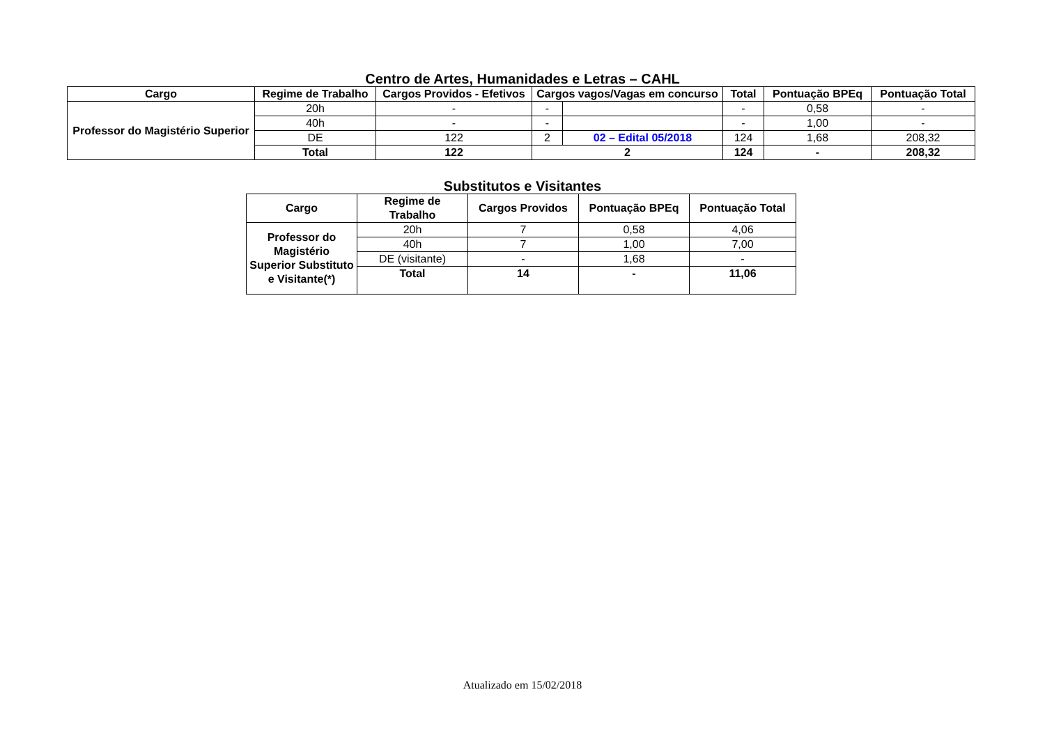Centro de Artes, Humanidades e Letras – CAHL
| Cargo | Regime de Trabalho | Cargos Providos - Efetivos | Cargos vagos/Vagas em concurso | | Total | Pontuação BPEq | Pontuação Total |
| --- | --- | --- | --- | --- | --- | --- | --- |
| Professor do Magistério Superior | 20h | - | - | | - | 0,58 | - |
| | 40h | - | - | | - | 1,00 | - |
| | DE | 122 | 2 | 02 – Edital 05/2018 | 124 | 1,68 | 208,32 |
| | Total | 122 | 2 | | 124 | - | 208,32 |
Substitutos e Visitantes
| Cargo | Regime de Trabalho | Cargos Providos | Pontuação BPEq | Pontuação Total |
| --- | --- | --- | --- | --- |
| Professor do Magistério Superior Substituto e Visitante(*) | 20h | 7 | 0,58 | 4,06 |
| | 40h | 7 | 1,00 | 7,00 |
| | DE (visitante) | - | 1,68 | - |
| | Total | 14 | - | 11,06 |
Atualizado em 15/02/2018